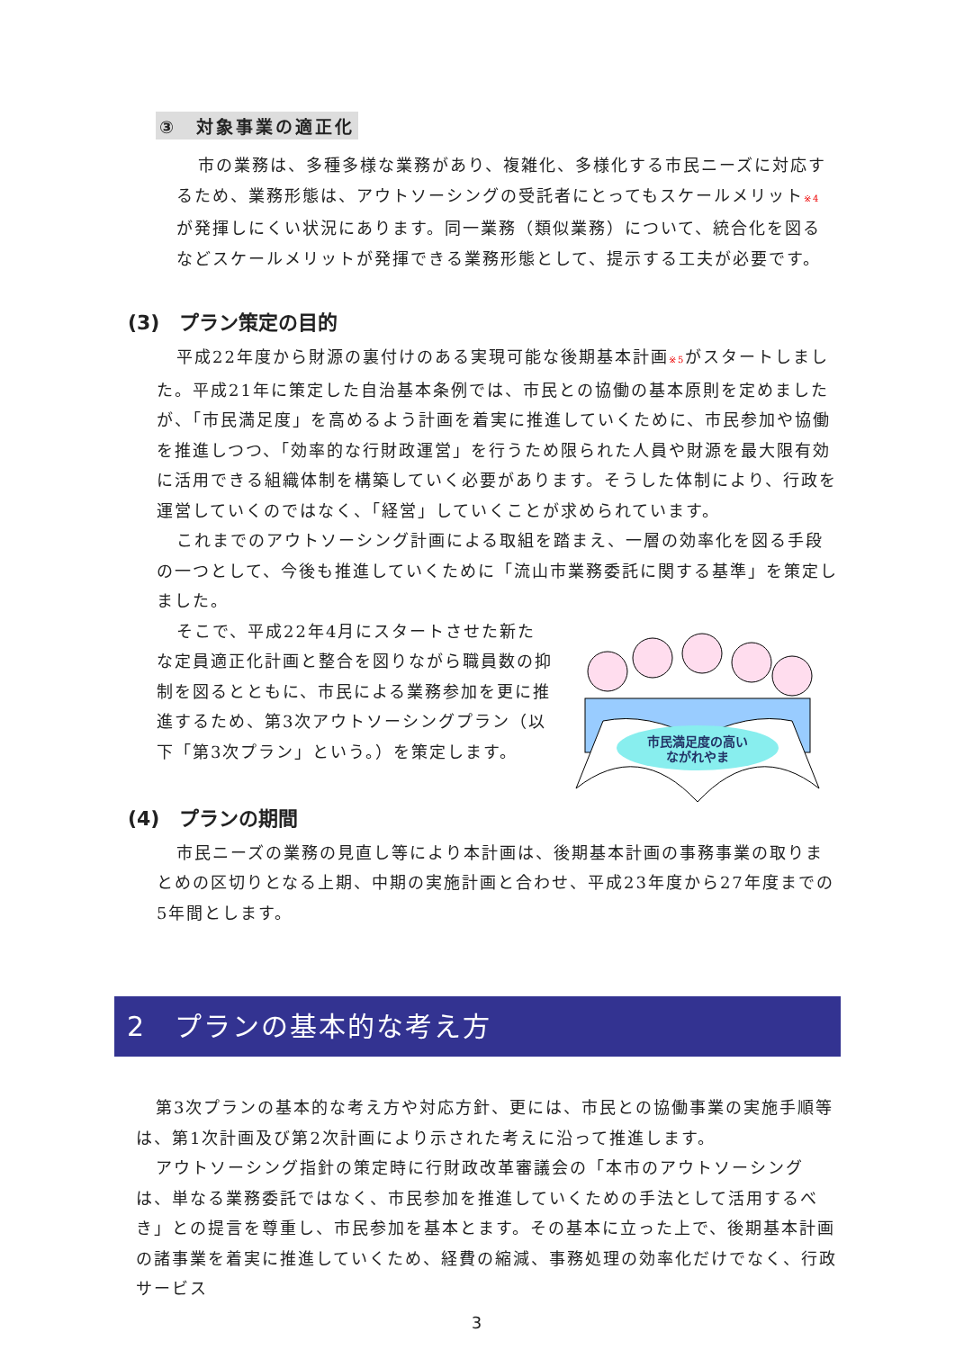③　対象事業の適正化
市の業務は、多種多様な業務があり、複雑化、多様化する市民ニーズに対応するため、業務形態は、アウトソーシングの受託者にとってもスケールメリット※4が発揮しにくい状況にあります。同一業務（類似業務）について、統合化を図るなどスケールメリットが発揮できる業務形態として、提示する工夫が必要です。
(3)　プラン策定の目的
平成22年度から財源の裏付けのある実現可能な後期基本計画※5がスタートしました。平成21年に策定した自治基本条例では、市民との協働の基本原則を定めましたが、「市民満足度」を高めるよう計画を着実に推進していくために、市民参加や協働を推進しつつ、「効率的な行財政運営」を行うため限られた人員や財源を最大限有効に活用できる組織体制を構築していく必要があります。そうした体制により、行政を運営していくのではなく、「経営」していくことが求められています。
これまでのアウトソーシング計画による取組を踏まえ、一層の効率化を図る手段の一つとして、今後も推進していくために「流山市業務委託に関する基準」を策定しました。
そこで、平成22年4月にスタートさせた新たな定員適正化計画と整合を図りながら職員数の抑制を図るとともに、市民による業務参加を更に推進するため、第3次アウトソーシングプラン（以下「第3次プラン」という。）を策定します。
市民満足度の高い
ながれやま
(4)　プランの期間
市民ニーズの業務の見直し等により本計画は、後期基本計画の事務事業の取りまとめの区切りとなる上期、中期の実施計画と合わせ、平成23年度から27年度までの5年間とします。
2　プランの基本的な考え方
第3次プランの基本的な考え方や対応方針、更には、市民との協働事業の実施手順等は、第1次計画及び第2次計画により示された考えに沿って推進します。
アウトソーシング指針の策定時に行財政改革審議会の「本市のアウトソーシングは、単なる業務委託ではなく、市民参加を推進していくための手法として活用するべき」との提言を尊重し、市民参加を基本とます。その基本に立った上で、後期基本計画の諸事業を着実に推進していくため、経費の縮減、事務処理の効率化だけでなく、行政サービス
3